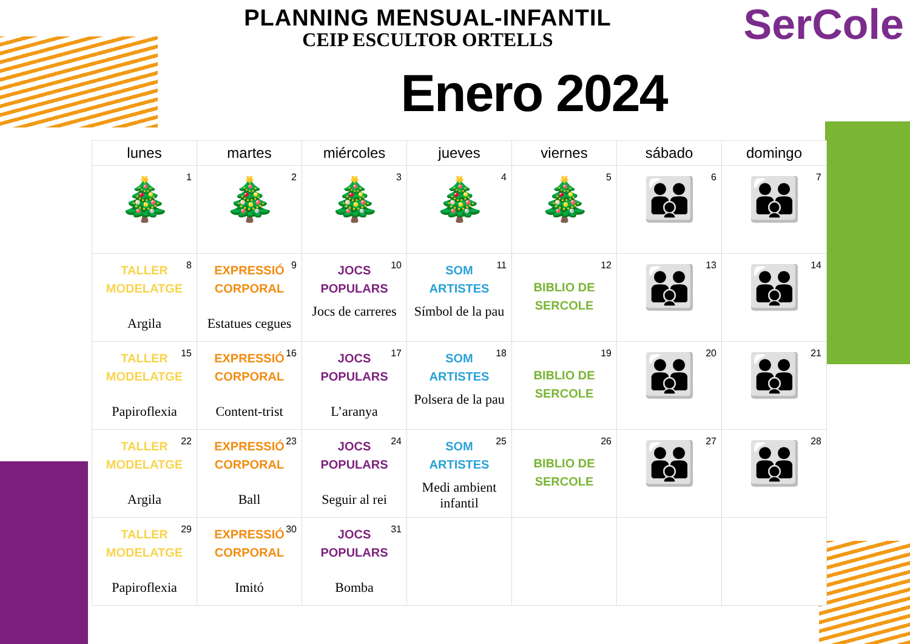PLANNING MENSUAL-INFANTIL
CEIP ESCULTOR ORTELLS
SerCole
Enero 2024
| lunes | martes | miércoles | jueves | viernes | sábado | domingo |
| --- | --- | --- | --- | --- | --- | --- |
| 1 🎄 | 2 🎄 | 3 🎄 | 4 🎄 | 5 🎄 | 6 👪 | 7 👪 |
| 8 TALLER MODELATGE Argila | 9 EXPRESSIÓ CORPORAL Estatues cegues | 10 JOCS POPULARS Jocs de carreres | 11 SOM ARTISTES Símbol de la pau | 12 BIBLIO DE SERCOLE | 13 👪 | 14 👪 |
| 15 TALLER MODELATGE Papiroflexia | 16 EXPRESSIÓ CORPORAL Content-trist | 17 JOCS POPULARS L’aranya | 18 SOM ARTISTES Polsera de la pau | 19 BIBLIO DE SERCOLE | 20 👪 | 21 👪 |
| 22 TALLER MODELATGE Argila | 23 EXPRESSIÓ CORPORAL Ball | 24 JOCS POPULARS Seguir al rei | 25 SOM ARTISTES Medi ambient infantil | 26 BIBLIO DE SERCOLE | 27 👪 | 28 👪 |
| 29 TALLER MODELATGE Papiroflexia | 30 EXPRESSIÓ CORPORAL Imitó | 31 JOCS POPULARS Bomba | | | | |